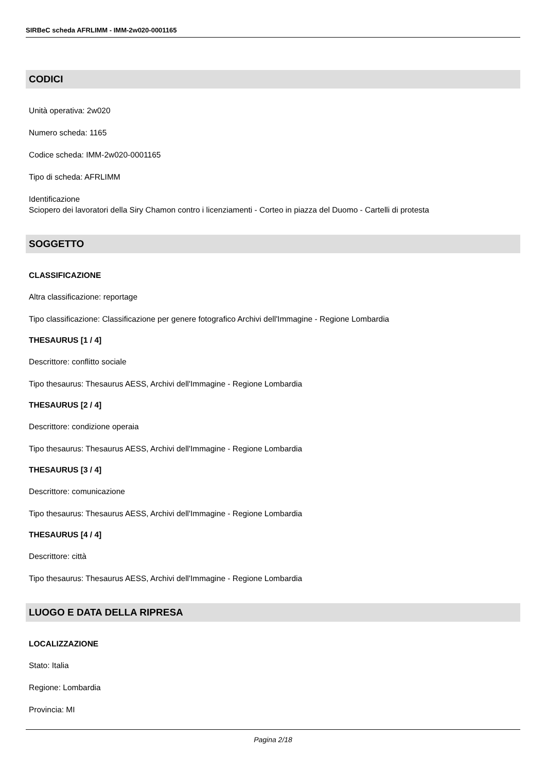SIRBeC scheda AFRLIMM - IMM-2w020-0001165
CODICI
Unità operativa: 2w020
Numero scheda: 1165
Codice scheda: IMM-2w020-0001165
Tipo di scheda: AFRLIMM
Identificazione
Sciopero dei lavoratori della Siry Chamon contro i licenziamenti - Corteo in piazza del Duomo - Cartelli di protesta
SOGGETTO
CLASSIFICAZIONE
Altra classificazione: reportage
Tipo classificazione: Classificazione per genere fotografico Archivi dell'Immagine - Regione Lombardia
THESAURUS [1 / 4]
Descrittore: conflitto sociale
Tipo thesaurus: Thesaurus AESS, Archivi dell'Immagine - Regione Lombardia
THESAURUS [2 / 4]
Descrittore: condizione operaia
Tipo thesaurus: Thesaurus AESS, Archivi dell'Immagine - Regione Lombardia
THESAURUS [3 / 4]
Descrittore: comunicazione
Tipo thesaurus: Thesaurus AESS, Archivi dell'Immagine - Regione Lombardia
THESAURUS [4 / 4]
Descrittore: città
Tipo thesaurus: Thesaurus AESS, Archivi dell'Immagine - Regione Lombardia
LUOGO E DATA DELLA RIPRESA
LOCALIZZAZIONE
Stato: Italia
Regione: Lombardia
Provincia: MI
Pagina 2/18